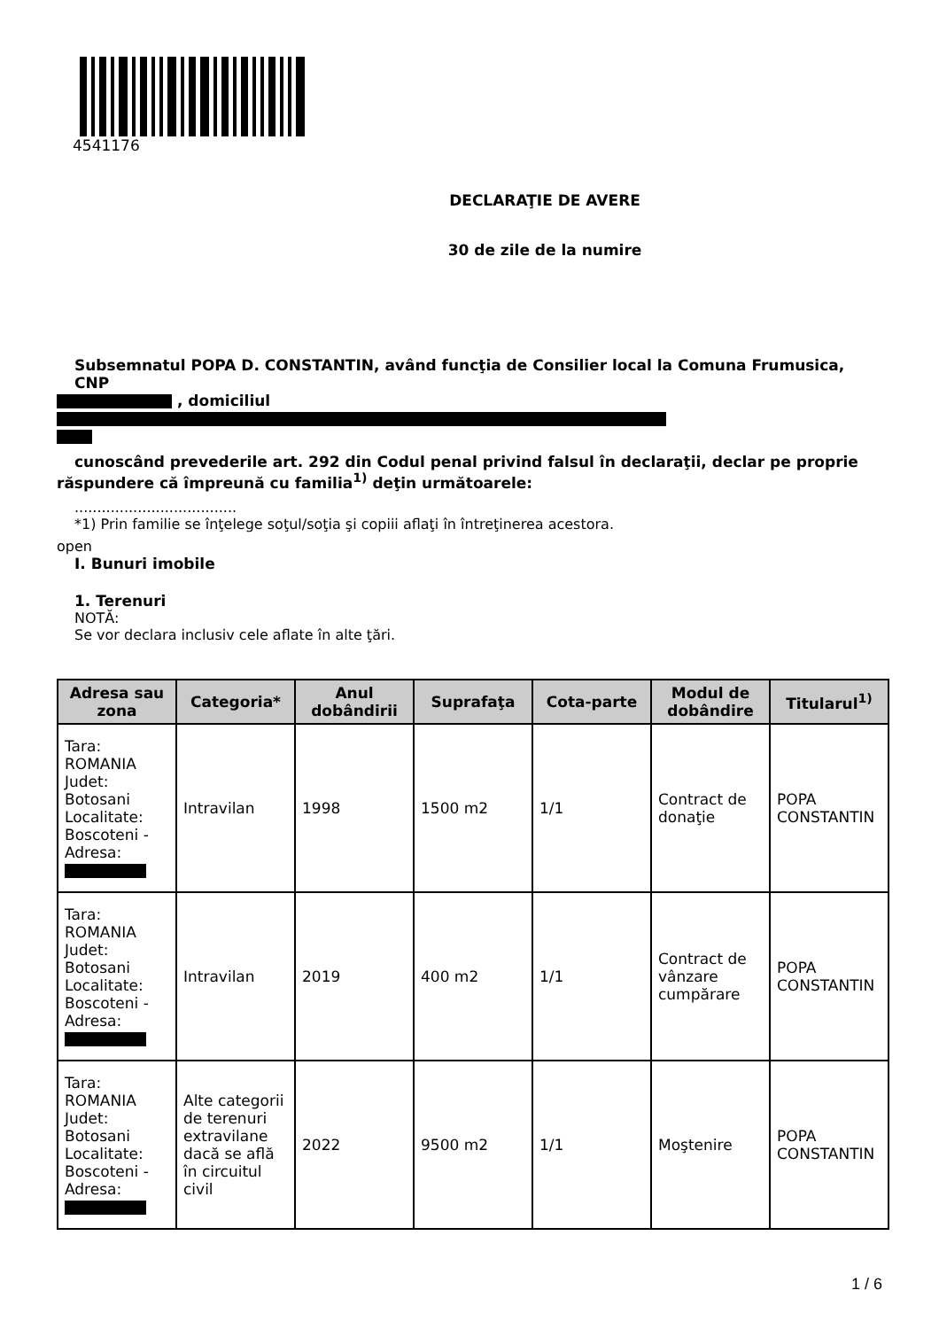4541176
DECLARAŢIE DE AVERE
30 de zile de la numire
Subsemnatul POPA D. CONSTANTIN, având funcţia de Consilier local la Comuna Frumusica, CNP
, domiciliul
cunoscând prevederile art. 292 din Codul penal privind falsul în declaraţii, declar pe proprie
răspundere că împreună cu familia<sup>1)</sup> deţin următoarele:
....................................
*1) Prin familie se înţelege soţul/soţia şi copiii aflaţi în întreţinerea acestora.
open
I. Bunuri imobile
1. Terenuri
NOTĂ:
Se vor declara inclusiv cele aflate în alte ţări.
| Adresa sau zona | Categoria* | Anul dobândirii | Suprafaţa | Cota-parte | Modul de dobândire | Titularul<sup>1)</sup> |
| --- | --- | --- | --- | --- | --- | --- |
| Tara: ROMANIA Judet: Botosani Localitate: Boscoteni - Adresa: | Intravilan | 1998 | 1500 m2 | 1/1 | Contract de donaţie | POPA CONSTANTIN |
| Tara: ROMANIA Judet: Botosani Localitate: Boscoteni - Adresa: | Intravilan | 2019 | 400 m2 | 1/1 | Contract de vânzare cumpărare | POPA CONSTANTIN |
| Tara: ROMANIA Judet: Botosani Localitate: Boscoteni - Adresa: | Alte categorii de terenuri extravilane dacă se află în circuitul civil | 2022 | 9500 m2 | 1/1 | Moştenire | POPA CONSTANTIN |
1 / 6